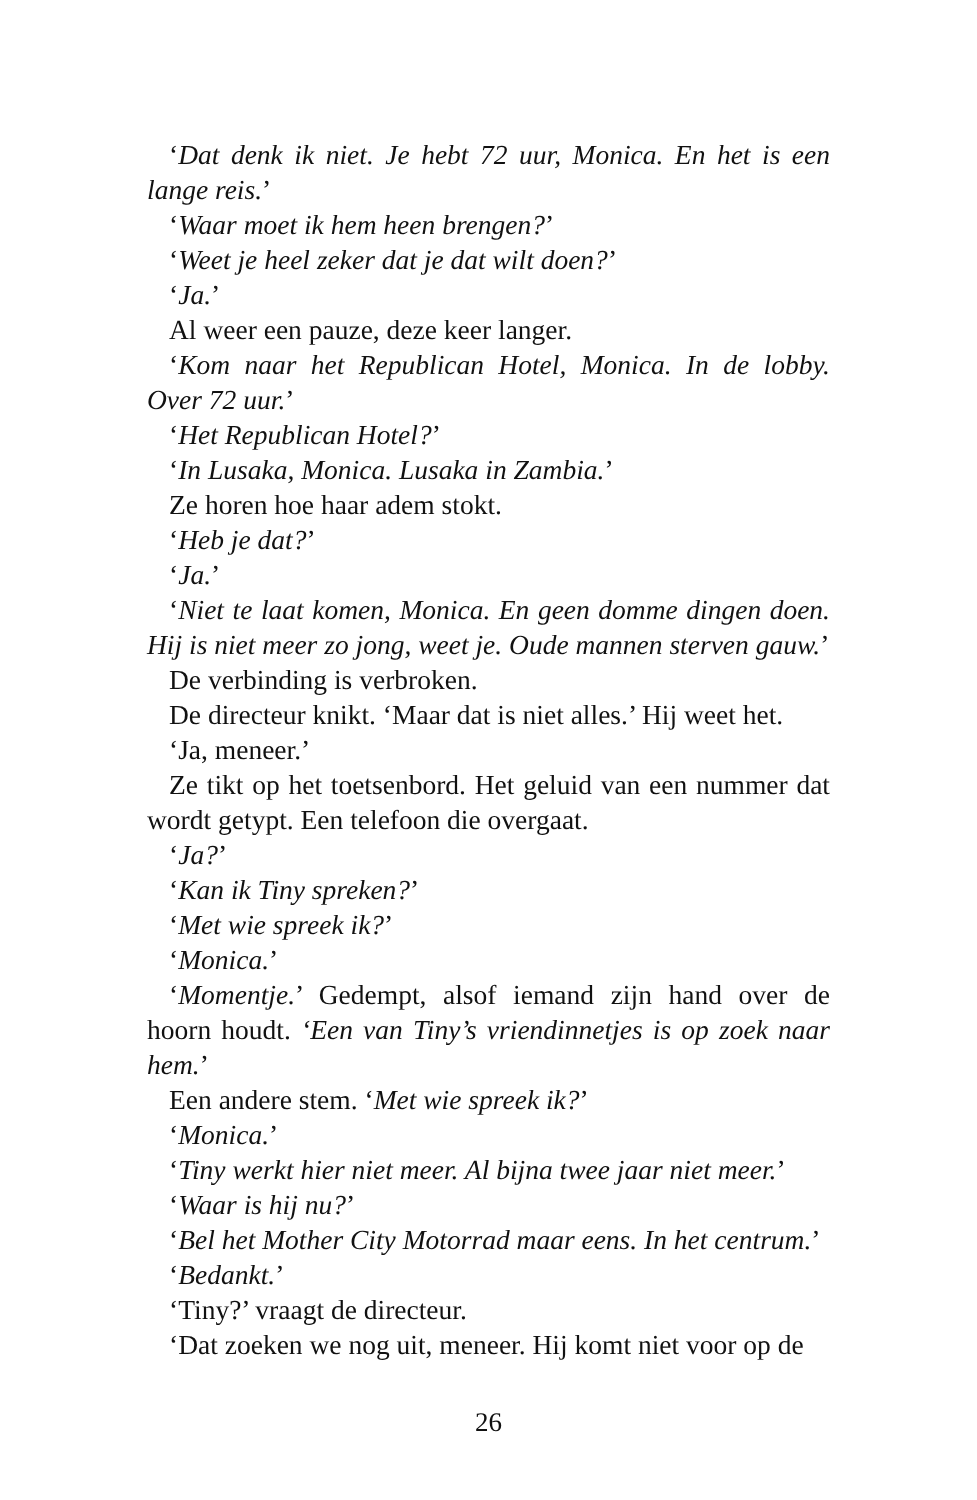‘Dat denk ik niet. Je hebt 72 uur, Monica. En het is een lange reis.’
‘Waar moet ik hem heen brengen?’
‘Weet je heel zeker dat je dat wilt doen?’
‘Ja.’
Al weer een pauze, deze keer langer.
‘Kom naar het Republican Hotel, Monica. In de lobby. Over 72 uur.’
‘Het Republican Hotel?’
‘In Lusaka, Monica. Lusaka in Zambia.’
Ze horen hoe haar adem stokt.
‘Heb je dat?’
‘Ja.’
‘Niet te laat komen, Monica. En geen domme dingen doen. Hij is niet meer zo jong, weet je. Oude mannen sterven gauw.’
De verbinding is verbroken.
De directeur knikt. ‘Maar dat is niet alles.’ Hij weet het.
‘Ja, meneer.’
Ze tikt op het toetsenbord. Het geluid van een nummer dat wordt getypt. Een telefoon die overgaat.
‘Ja?’
‘Kan ik Tiny spreken?’
‘Met wie spreek ik?’
‘Monica.’
‘Momentje.’ Gedempt, alsof iemand zijn hand over de hoorn houdt. ‘Een van Tiny’s vriendinnetjes is op zoek naar hem.’
Een andere stem. ‘Met wie spreek ik?’
‘Monica.’
‘Tiny werkt hier niet meer. Al bijna twee jaar niet meer.’
‘Waar is hij nu?’
‘Bel het Mother City Motorrad maar eens. In het centrum.’
‘Bedankt.’
‘Tiny?’ vraagt de directeur.
‘Dat zoeken we nog uit, meneer. Hij komt niet voor op de
26